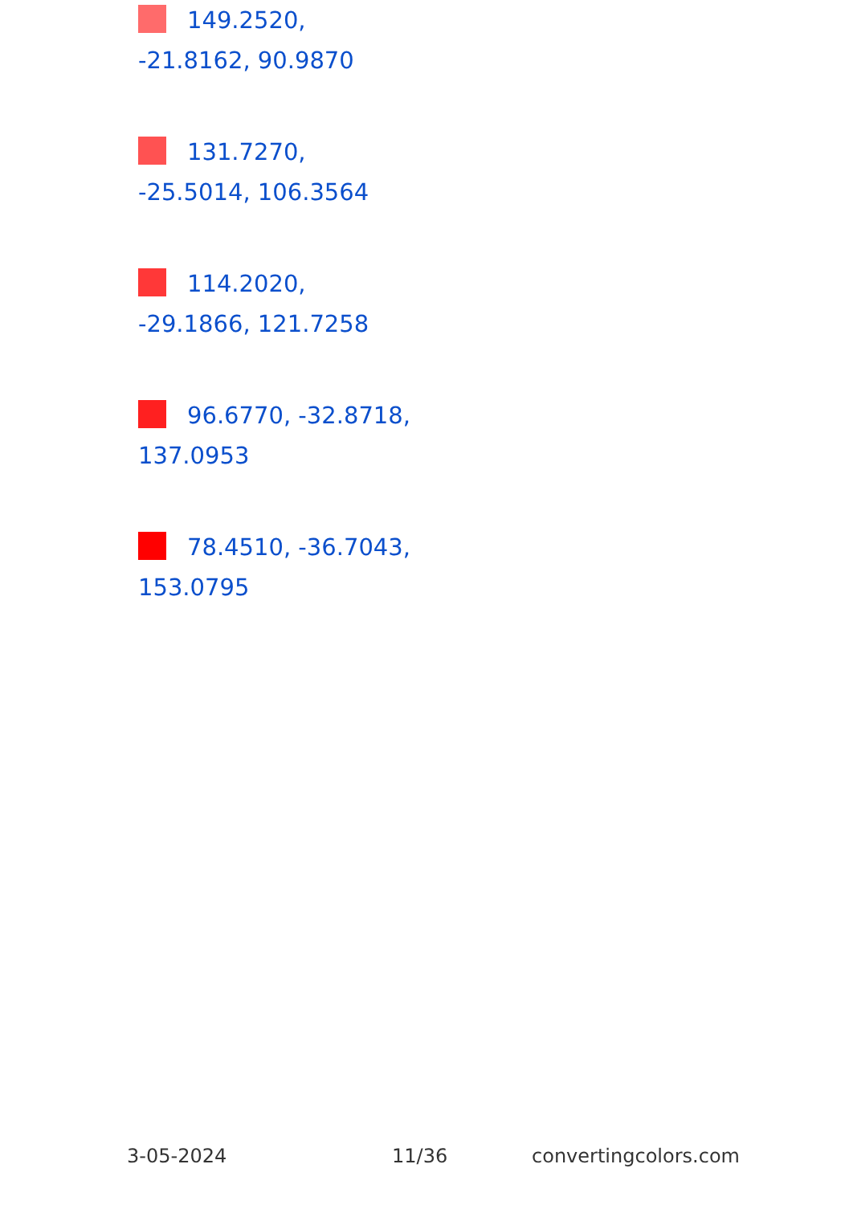149.2520, -21.8162, 90.9870
131.7270, -25.5014, 106.3564
114.2020, -29.1866, 121.7258
96.6770, -32.8718, 137.0953
78.4510, -36.7043, 153.0795
3-05-2024 11/36 convertingcolors.com